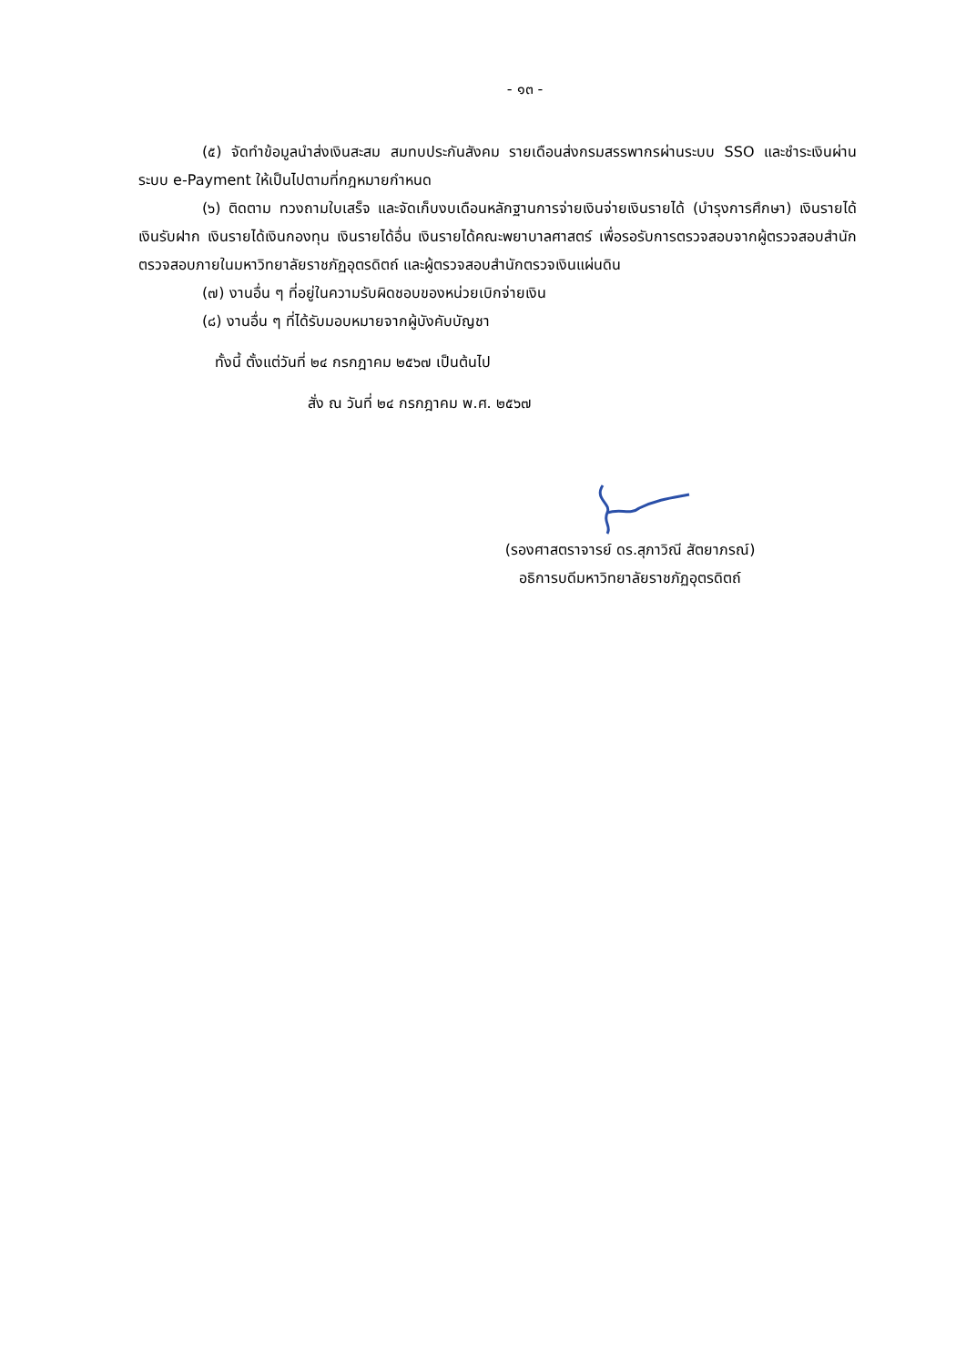- ๑๓ -
(๕) จัดทำข้อมูลนำส่งเงินสะสม สมทบประกันสังคม รายเดือนส่งกรมสรรพากรผ่านระบบ SSO และชำระเงินผ่านระบบ e-Payment ให้เป็นไปตามที่กฎหมายกำหนด
(๖) ติดตาม ทวงถามใบเสร็จ และจัดเก็บงบเดือนหลักฐานการจ่ายเงินจ่ายเงินรายได้ (บำรุงการศึกษา) เงินรายได้เงินรับฝาก เงินรายได้เงินกองทุน เงินรายได้อื่น เงินรายได้คณะพยาบาลศาสตร์ เพื่อรอรับการตรวจสอบจากผู้ตรวจสอบสำนักตรวจสอบภายในมหาวิทยาลัยราชภัฏอุตรดิตถ์ และผู้ตรวจสอบสำนักตรวจเงินแผ่นดิน
(๗) งานอื่น ๆ ที่อยู่ในความรับผิดชอบของหน่วยเบิกจ่ายเงิน
(๘) งานอื่น ๆ ที่ได้รับมอบหมายจากผู้บังคับบัญชา
ทั้งนี้ ตั้งแต่วันที่ ๒๔ กรกฎาคม ๒๕๖๗ เป็นต้นไป
สั่ง ณ วันที่ ๒๔ กรกฎาคม พ.ศ. ๒๕๖๗
(รองศาสตราจารย์ ดร.สุภาวิณี สัตยาภรณ์)
อธิการบดีมหาวิทยาลัยราชภัฏอุตรดิตถ์